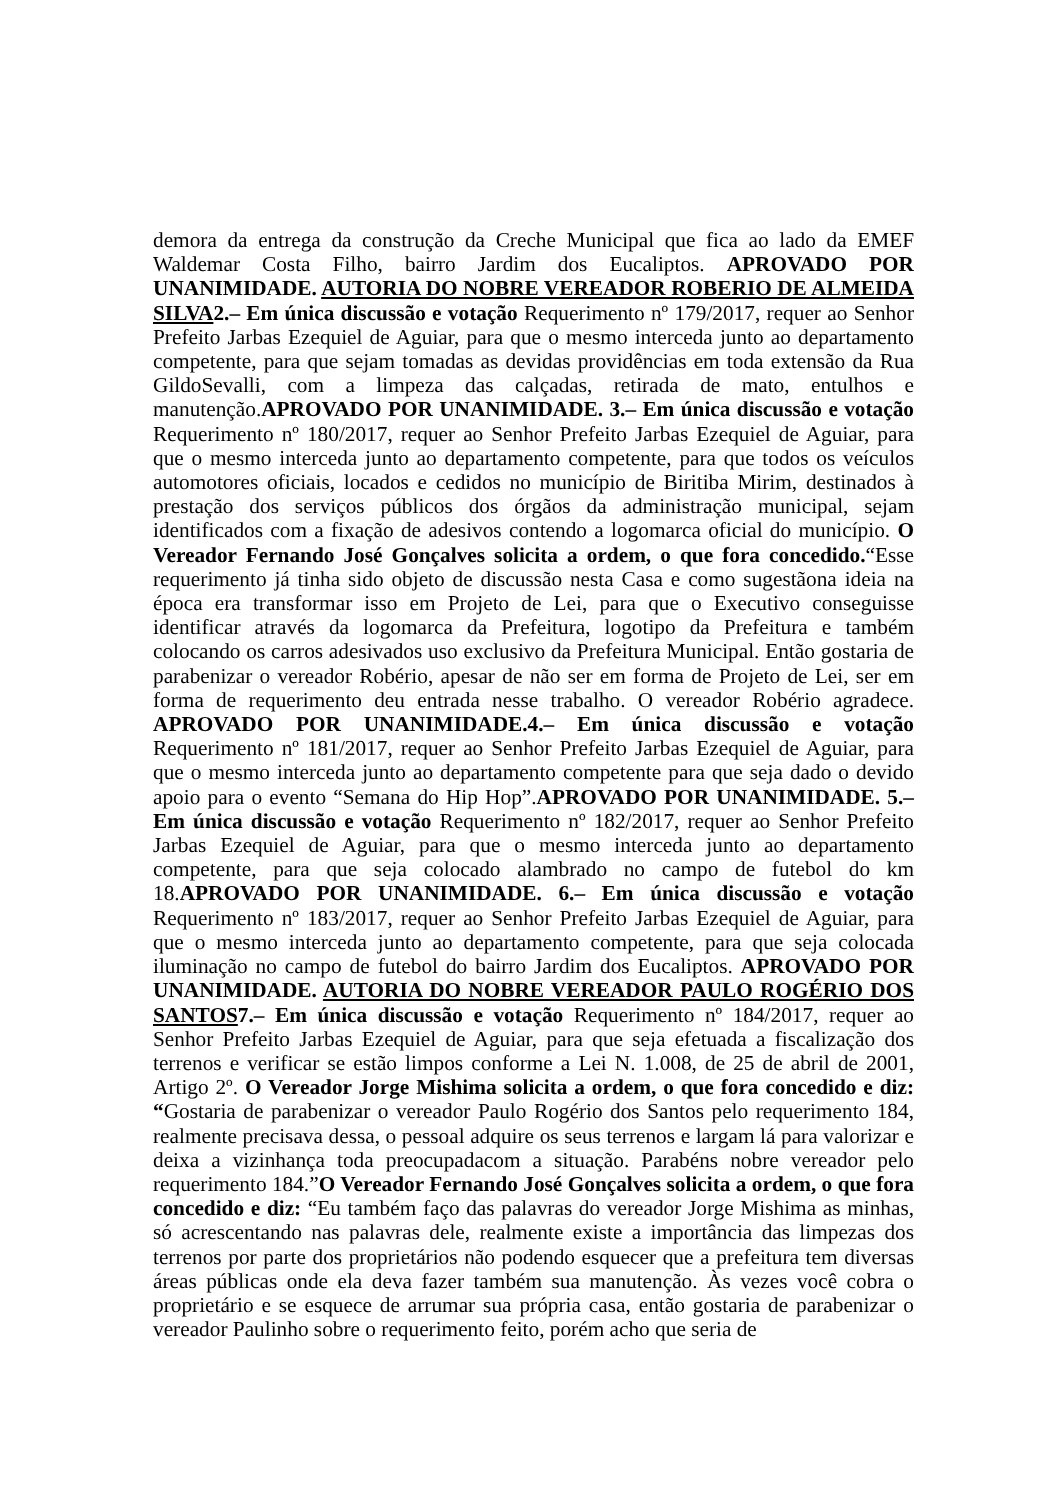demora da entrega da construção da Creche Municipal que fica ao lado da EMEF Waldemar Costa Filho, bairro Jardim dos Eucaliptos. APROVADO POR UNANIMIDADE. AUTORIA DO NOBRE VEREADOR ROBERIO DE ALMEIDA SILVA2.– Em única discussão e votação Requerimento nº 179/2017, requer ao Senhor Prefeito Jarbas Ezequiel de Aguiar, para que o mesmo interceda junto ao departamento competente, para que sejam tomadas as devidas providências em toda extensão da Rua GildoSevalli, com a limpeza das calçadas, retirada de mato, entulhos e manutenção.APROVADO POR UNANIMIDADE. 3.– Em única discussão e votação Requerimento nº 180/2017, requer ao Senhor Prefeito Jarbas Ezequiel de Aguiar, para que o mesmo interceda junto ao departamento competente, para que todos os veículos automotores oficiais, locados e cedidos no município de Biritiba Mirim, destinados à prestação dos serviços públicos dos órgãos da administração municipal, sejam identificados com a fixação de adesivos contendo a logomarca oficial do município. O Vereador Fernando José Gonçalves solicita a ordem, o que fora concedido.“Esse requerimento já tinha sido objeto de discussão nesta Casa e como sugestãona ideia na época era transformar isso em Projeto de Lei, para que o Executivo conseguisse identificar através da logomarca da Prefeitura, logotipo da Prefeitura e também colocando os carros adesivados uso exclusivo da Prefeitura Municipal. Então gostaria de parabenizar o vereador Robério, apesar de não ser em forma de Projeto de Lei, ser em forma de requerimento deu entrada nesse trabalho. O vereador Robério agradece. APROVADO POR UNANIMIDADE.4.– Em única discussão e votação Requerimento nº 181/2017, requer ao Senhor Prefeito Jarbas Ezequiel de Aguiar, para que o mesmo interceda junto ao departamento competente para que seja dado o devido apoio para o evento “Semana do Hip Hop”.APROVADO POR UNANIMIDADE. 5.– Em única discussão e votação Requerimento nº 182/2017, requer ao Senhor Prefeito Jarbas Ezequiel de Aguiar, para que o mesmo interceda junto ao departamento competente, para que seja colocado alambrado no campo de futebol do km 18.APROVADO POR UNANIMIDADE. 6.– Em única discussão e votação Requerimento nº 183/2017, requer ao Senhor Prefeito Jarbas Ezequiel de Aguiar, para que o mesmo interceda junto ao departamento competente, para que seja colocada iluminação no campo de futebol do bairro Jardim dos Eucaliptos. APROVADO POR UNANIMIDADE. AUTORIA DO NOBRE VEREADOR PAULO ROGÉRIO DOS SANTOS7.– Em única discussão e votação Requerimento nº 184/2017, requer ao Senhor Prefeito Jarbas Ezequiel de Aguiar, para que seja efetuada a fiscalização dos terrenos e verificar se estão limpos conforme a Lei N. 1.008, de 25 de abril de 2001, Artigo 2º. O Vereador Jorge Mishima solicita a ordem, o que fora concedido e diz: “Gostaria de parabenizar o vereador Paulo Rogério dos Santos pelo requerimento 184, realmente precisava dessa, o pessoal adquire os seus terrenos e largam lá para valorizar e deixa a vizinhança toda preocupadacom a situação. Parabéns nobre vereador pelo requerimento 184.”O Vereador Fernando José Gonçalves solicita a ordem, o que fora concedido e diz: “Eu também faço das palavras do vereador Jorge Mishima as minhas, só acrescentando nas palavras dele, realmente existe a importância das limpezas dos terrenos por parte dos proprietários não podendo esquecer que a prefeitura tem diversas áreas públicas onde ela deva fazer também sua manutenção. Às vezes você cobra o proprietário e se esquece de arrumar sua própria casa, então gostaria de parabenizar o vereador Paulinho sobre o requerimento feito, porém acho que seria de